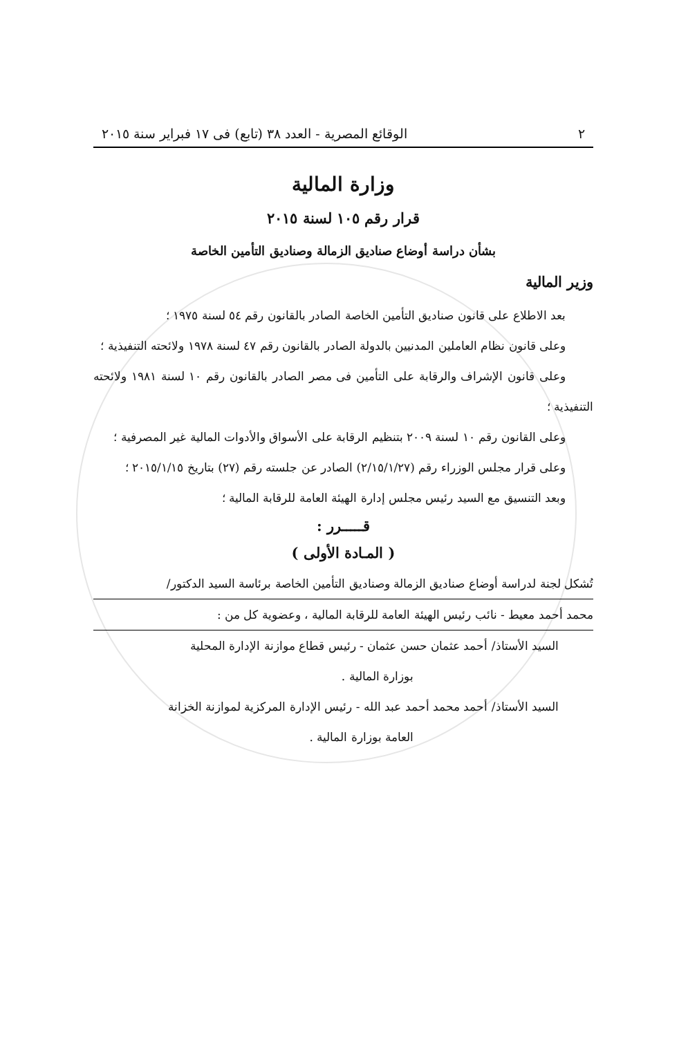٢ الوقائع المصرية - العدد ٣٨ (تابع) فى ١٧ فبراير سنة ٢٠١٥
وزارة المالية
قرار رقم ١٠٥ لسنة ٢٠١٥
بشأن دراسة أوضاع صناديق الزمالة وصناديق التأمين الخاصة
وزير المالية
بعد الاطلاع على قانون صناديق التأمين الخاصة الصادر بالقانون رقم ٥٤ لسنة ١٩٧٥ ؛
وعلى قانون نظام العاملين المدنيين بالدولة الصادر بالقانون رقم ٤٧ لسنة ١٩٧٨ ولائحته التنفيذية ؛
وعلى قانون الإشراف والرقابة على التأمين فى مصر الصادر بالقانون رقم ١٠ لسنة ١٩٨١ ولائحته التنفيذية ؛
وعلى القانون رقم ١٠ لسنة ٢٠٠٩ بتنظيم الرقابة على الأسواق والأدوات المالية غير المصرفية ؛
وعلى قرار مجلس الوزراء رقم (٢/١٥/١/٢٧) الصادر عن جلسته رقم (٢٧) بتاريخ ٢٠١٥/١/١٥ ؛
وبعد التنسيق مع السيد رئيس مجلس إدارة الهيئة العامة للرقابة المالية ؛
قـــــرر :
( المـادة الأولى )
تُشكل لجنة لدراسة أوضاع صناديق الزمالة وصناديق التأمين الخاصة برئاسة السيد الدكتور/
محمد أحمد معيط - نائب رئيس الهيئة العامة للرقابة المالية ، وعضوية كل من :
السيد الأستاذ/ أحمد عثمان حسن عثمان - رئيس قطاع موازنة الإدارة المحلية
بوزارة المالية .
السيد الأستاذ/ أحمد محمد أحمد عبد الله - رئيس الإدارة المركزية لموازنة الخزانة
العامة بوزارة المالية .